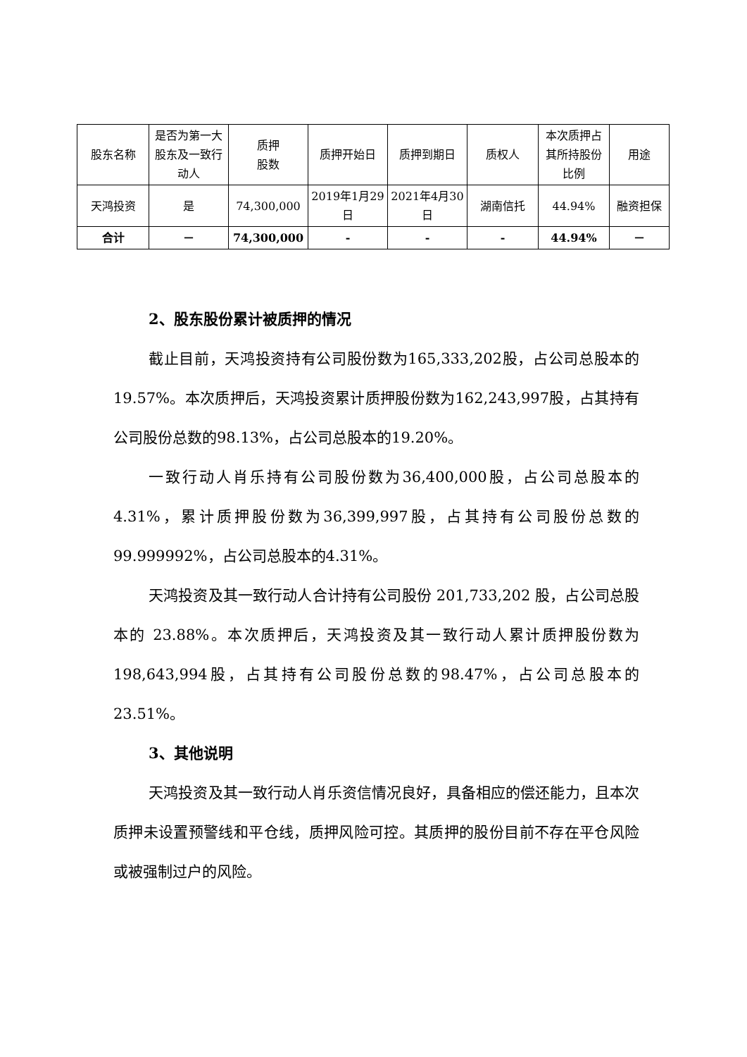| 股东名称 | 是否为第一大股东及一致行动人 | 质押 股数 | 质押开始日 | 质押到期日 | 质权人 | 本次质押占其所持股份比例 | 用途 |
| --- | --- | --- | --- | --- | --- | --- | --- |
| 天鸿投资 | 是 | 74,300,000 | 2019年1月29日 | 2021年4月30日 | 湖南信托 | 44.94% | 融资担保 |
| 合计 | － | 74,300,000 | - | - | - | 44.94% | － |
2、股东股份累计被质押的情况
截止目前，天鸿投资持有公司股份数为165,333,202股，占公司总股本的 19.57%。本次质押后，天鸿投资累计质押股份数为162,243,997股，占其持有公司股份总数的98.13%，占公司总股本的19.20%。
一致行动人肖乐持有公司股份数为36,400,000股，占公司总股本的4.31%，累计质押股份数为36,399,997股，占其持有公司股份总数的99.999992%，占公司总股本的4.31%。
天鸿投资及其一致行动人合计持有公司股份 201,733,202 股，占公司总股本的 23.88%。本次质押后，天鸿投资及其一致行动人累计质押股份数为198,643,994股，占其持有公司股份总数的98.47%，占公司总股本的23.51%。
3、其他说明
天鸿投资及其一致行动人肖乐资信情况良好，具备相应的偿还能力，且本次质押未设置预警线和平仓线，质押风险可控。其质押的股份目前不存在平仓风险或被强制过户的风险。